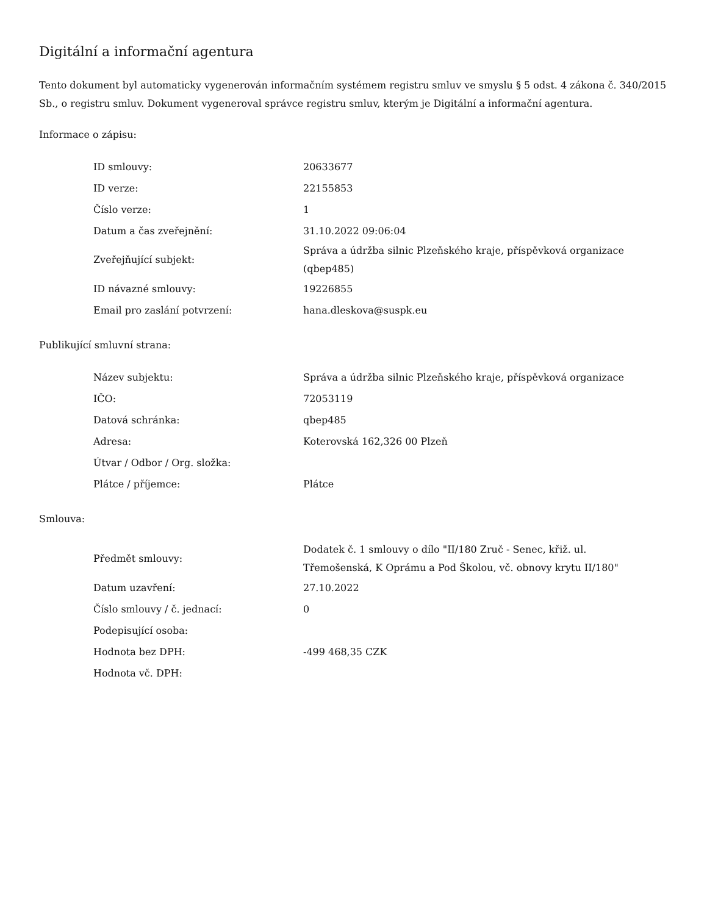Digitální a informační agentura
Tento dokument byl automaticky vygenerován informačním systémem registru smluv ve smyslu § 5 odst. 4 zákona č. 340/2015 Sb., o registru smluv. Dokument vygeneroval správce registru smluv, kterým je Digitální a informační agentura.
Informace o zápisu:
| ID smlouvy: | 20633677 |
| ID verze: | 22155853 |
| Číslo verze: | 1 |
| Datum a čas zveřejnění: | 31.10.2022 09:06:04 |
| Zveřejňující subjekt: | Správa a údržba silnic Plzeňského kraje, příspěvková organizace (qbep485) |
| ID návazné smlouvy: | 19226855 |
| Email pro zaslání potvrzení: | hana.dleskova@suspk.eu |
Publikující smluvní strana:
| Název subjektu: | Správa a údržba silnic Plzeňského kraje, příspěvková organizace |
| IČO: | 72053119 |
| Datová schránka: | qbep485 |
| Adresa: | Koterovská 162,326 00 Plzeň |
| Útvar / Odbor / Org. složka: | |
| Plátce / příjemce: | Plátce |
Smlouva:
| Předmět smlouvy: | Dodatek č. 1 smlouvy o dílo "II/180 Zruč - Senec, křiž. ul. Třemošenská, K Oprámu a Pod Školou, vč. obnovy krytu II/180" |
| Datum uzavření: | 27.10.2022 |
| Číslo smlouvy / č. jednací: | 0 |
| Podepisující osoba: | |
| Hodnota bez DPH: | -499 468,35 CZK |
| Hodnota vč. DPH: | |